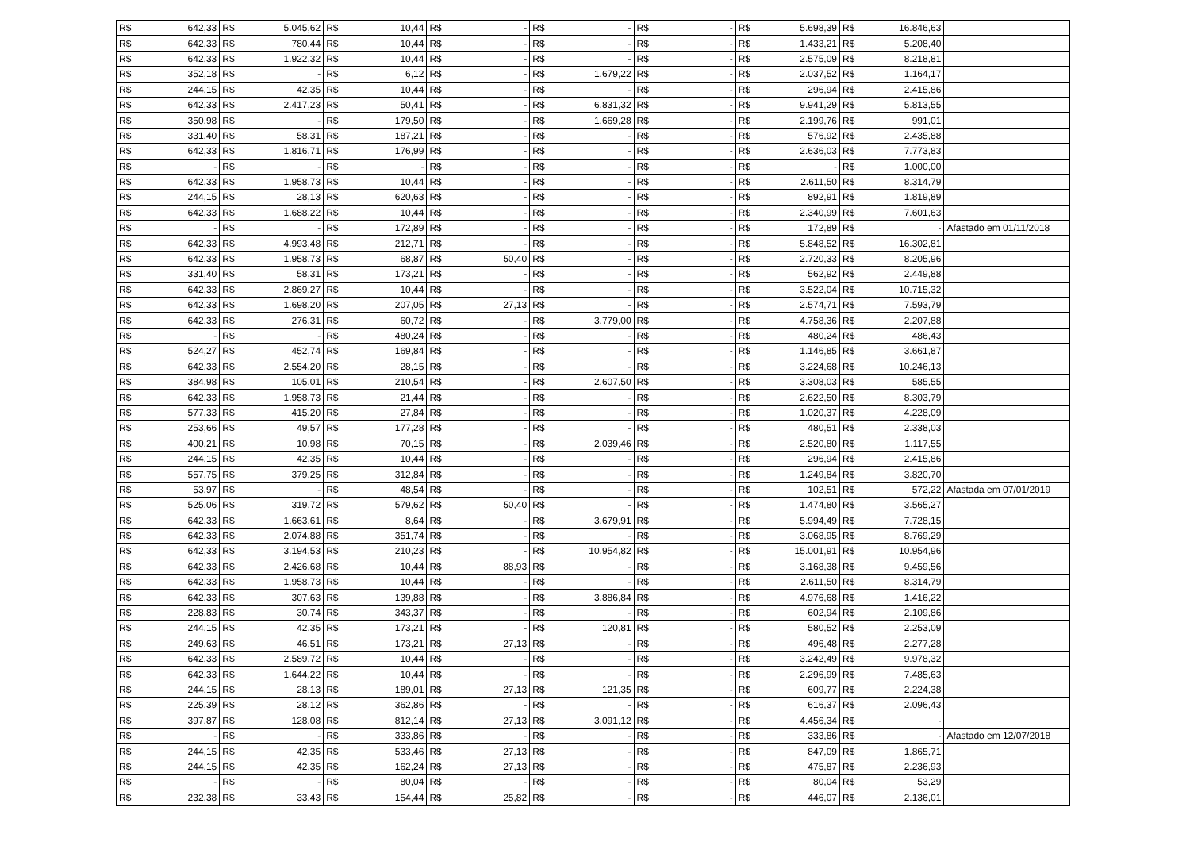| R$ | 642,33 | R$ | 5.045,62 | R$ | 10,44 | R$ | - | R$ | - | R$ | - | R$ | 5.698,39 | R$ | 16.846,63 | |
| R$ | 642,33 | R$ | 780,44 | R$ | 10,44 | R$ | - | R$ | - | R$ | - | R$ | 1.433,21 | R$ | 5.208,40 | |
| R$ | 642,33 | R$ | 1.922,32 | R$ | 10,44 | R$ | - | R$ | - | R$ | - | R$ | 2.575,09 | R$ | 8.218,81 | |
| R$ | 352,18 | R$ | - | R$ | 6,12 | R$ | - | R$ | 1.679,22 | R$ | - | R$ | 2.037,52 | R$ | 1.164,17 | |
| R$ | 244,15 | R$ | 42,35 | R$ | 10,44 | R$ | - | R$ | - | R$ | - | R$ | 296,94 | R$ | 2.415,86 | |
| R$ | 642,33 | R$ | 2.417,23 | R$ | 50,41 | R$ | - | R$ | 6.831,32 | R$ | - | R$ | 9.941,29 | R$ | 5.813,55 | |
| R$ | 350,98 | R$ | - | R$ | 179,50 | R$ | - | R$ | 1.669,28 | R$ | - | R$ | 2.199,76 | R$ | 991,01 | |
| R$ | 331,40 | R$ | 58,31 | R$ | 187,21 | R$ | - | R$ | - | R$ | - | R$ | 576,92 | R$ | 2.435,88 | |
| R$ | 642,33 | R$ | 1.816,71 | R$ | 176,99 | R$ | - | R$ | - | R$ | - | R$ | 2.636,03 | R$ | 7.773,83 | |
| R$ | - | R$ | - | R$ | - | R$ | - | R$ | - | R$ | - | R$ | - | R$ | 1.000,00 | |
| R$ | 642,33 | R$ | 1.958,73 | R$ | 10,44 | R$ | - | R$ | - | R$ | - | R$ | 2.611,50 | R$ | 8.314,79 | |
| R$ | 244,15 | R$ | 28,13 | R$ | 620,63 | R$ | - | R$ | - | R$ | - | R$ | 892,91 | R$ | 1.819,89 | |
| R$ | 642,33 | R$ | 1.688,22 | R$ | 10,44 | R$ | - | R$ | - | R$ | - | R$ | 2.340,99 | R$ | 7.601,63 | |
| R$ | - | R$ | - | R$ | 172,89 | R$ | - | R$ | - | R$ | - | R$ | 172,89 | R$ | - | Afastado em 01/11/2018 |
| R$ | 642,33 | R$ | 4.993,48 | R$ | 212,71 | R$ | - | R$ | - | R$ | - | R$ | 5.848,52 | R$ | 16.302,81 | |
| R$ | 642,33 | R$ | 1.958,73 | R$ | 68,87 | R$ | 50,40 | R$ | - | R$ | - | R$ | 2.720,33 | R$ | 8.205,96 | |
| R$ | 331,40 | R$ | 58,31 | R$ | 173,21 | R$ | - | R$ | - | R$ | - | R$ | 562,92 | R$ | 2.449,88 | |
| R$ | 642,33 | R$ | 2.869,27 | R$ | 10,44 | R$ | - | R$ | - | R$ | - | R$ | 3.522,04 | R$ | 10.715,32 | |
| R$ | 642,33 | R$ | 1.698,20 | R$ | 207,05 | R$ | 27,13 | R$ | - | R$ | - | R$ | 2.574,71 | R$ | 7.593,79 | |
| R$ | 642,33 | R$ | 276,31 | R$ | 60,72 | R$ | - | R$ | 3.779,00 | R$ | - | R$ | 4.758,36 | R$ | 2.207,88 | |
| R$ | - | R$ | - | R$ | 480,24 | R$ | - | R$ | - | R$ | - | R$ | 480,24 | R$ | 486,43 | |
| R$ | 524,27 | R$ | 452,74 | R$ | 169,84 | R$ | - | R$ | - | R$ | - | R$ | 1.146,85 | R$ | 3.661,87 | |
| R$ | 642,33 | R$ | 2.554,20 | R$ | 28,15 | R$ | - | R$ | - | R$ | - | R$ | 3.224,68 | R$ | 10.246,13 | |
| R$ | 384,98 | R$ | 105,01 | R$ | 210,54 | R$ | - | R$ | 2.607,50 | R$ | - | R$ | 3.308,03 | R$ | 585,55 | |
| R$ | 642,33 | R$ | 1.958,73 | R$ | 21,44 | R$ | - | R$ | - | R$ | - | R$ | 2.622,50 | R$ | 8.303,79 | |
| R$ | 577,33 | R$ | 415,20 | R$ | 27,84 | R$ | - | R$ | - | R$ | - | R$ | 1.020,37 | R$ | 4.228,09 | |
| R$ | 253,66 | R$ | 49,57 | R$ | 177,28 | R$ | - | R$ | - | R$ | - | R$ | 480,51 | R$ | 2.338,03 | |
| R$ | 400,21 | R$ | 10,98 | R$ | 70,15 | R$ | - | R$ | 2.039,46 | R$ | - | R$ | 2.520,80 | R$ | 1.117,55 | |
| R$ | 244,15 | R$ | 42,35 | R$ | 10,44 | R$ | - | R$ | - | R$ | - | R$ | 296,94 | R$ | 2.415,86 | |
| R$ | 557,75 | R$ | 379,25 | R$ | 312,84 | R$ | - | R$ | - | R$ | - | R$ | 1.249,84 | R$ | 3.820,70 | |
| R$ | 53,97 | R$ | - | R$ | 48,54 | R$ | - | R$ | - | R$ | - | R$ | 102,51 | R$ | 572,22 | Afastada em 07/01/2019 |
| R$ | 525,06 | R$ | 319,72 | R$ | 579,62 | R$ | 50,40 | R$ | - | R$ | - | R$ | 1.474,80 | R$ | 3.565,27 | |
| R$ | 642,33 | R$ | 1.663,61 | R$ | 8,64 | R$ | - | R$ | 3.679,91 | R$ | - | R$ | 5.994,49 | R$ | 7.728,15 | |
| R$ | 642,33 | R$ | 2.074,88 | R$ | 351,74 | R$ | - | R$ | - | R$ | - | R$ | 3.068,95 | R$ | 8.769,29 | |
| R$ | 642,33 | R$ | 3.194,53 | R$ | 210,23 | R$ | - | R$ | 10.954,82 | R$ | - | R$ | 15.001,91 | R$ | 10.954,96 | |
| R$ | 642,33 | R$ | 2.426,68 | R$ | 10,44 | R$ | 88,93 | R$ | - | R$ | - | R$ | 3.168,38 | R$ | 9.459,56 | |
| R$ | 642,33 | R$ | 1.958,73 | R$ | 10,44 | R$ | - | R$ | - | R$ | - | R$ | 2.611,50 | R$ | 8.314,79 | |
| R$ | 642,33 | R$ | 307,63 | R$ | 139,88 | R$ | - | R$ | 3.886,84 | R$ | - | R$ | 4.976,68 | R$ | 1.416,22 | |
| R$ | 228,83 | R$ | 30,74 | R$ | 343,37 | R$ | - | R$ | - | R$ | - | R$ | 602,94 | R$ | 2.109,86 | |
| R$ | 244,15 | R$ | 42,35 | R$ | 173,21 | R$ | - | R$ | 120,81 | R$ | - | R$ | 580,52 | R$ | 2.253,09 | |
| R$ | 249,63 | R$ | 46,51 | R$ | 173,21 | R$ | 27,13 | R$ | - | R$ | - | R$ | 496,48 | R$ | 2.277,28 | |
| R$ | 642,33 | R$ | 2.589,72 | R$ | 10,44 | R$ | - | R$ | - | R$ | - | R$ | 3.242,49 | R$ | 9.978,32 | |
| R$ | 642,33 | R$ | 1.644,22 | R$ | 10,44 | R$ | - | R$ | - | R$ | - | R$ | 2.296,99 | R$ | 7.485,63 | |
| R$ | 244,15 | R$ | 28,13 | R$ | 189,01 | R$ | 27,13 | R$ | 121,35 | R$ | - | R$ | 609,77 | R$ | 2.224,38 | |
| R$ | 225,39 | R$ | 28,12 | R$ | 362,86 | R$ | - | R$ | - | R$ | - | R$ | 616,37 | R$ | 2.096,43 | |
| R$ | 397,87 | R$ | 128,08 | R$ | 812,14 | R$ | 27,13 | R$ | 3.091,12 | R$ | - | R$ | 4.456,34 | R$ | - | |
| R$ | - | R$ | - | R$ | 333,86 | R$ | - | R$ | - | R$ | - | R$ | 333,86 | R$ | - | Afastado em 12/07/2018 |
| R$ | 244,15 | R$ | 42,35 | R$ | 533,46 | R$ | 27,13 | R$ | - | R$ | - | R$ | 847,09 | R$ | 1.865,71 | |
| R$ | 244,15 | R$ | 42,35 | R$ | 162,24 | R$ | 27,13 | R$ | - | R$ | - | R$ | 475,87 | R$ | 2.236,93 | |
| R$ | - | R$ | - | R$ | 80,04 | R$ | - | R$ | - | R$ | - | R$ | 80,04 | R$ | 53,29 | |
| R$ | 232,38 | R$ | 33,43 | R$ | 154,44 | R$ | 25,82 | R$ | - | R$ | - | R$ | 446,07 | R$ | 2.136,01 | |